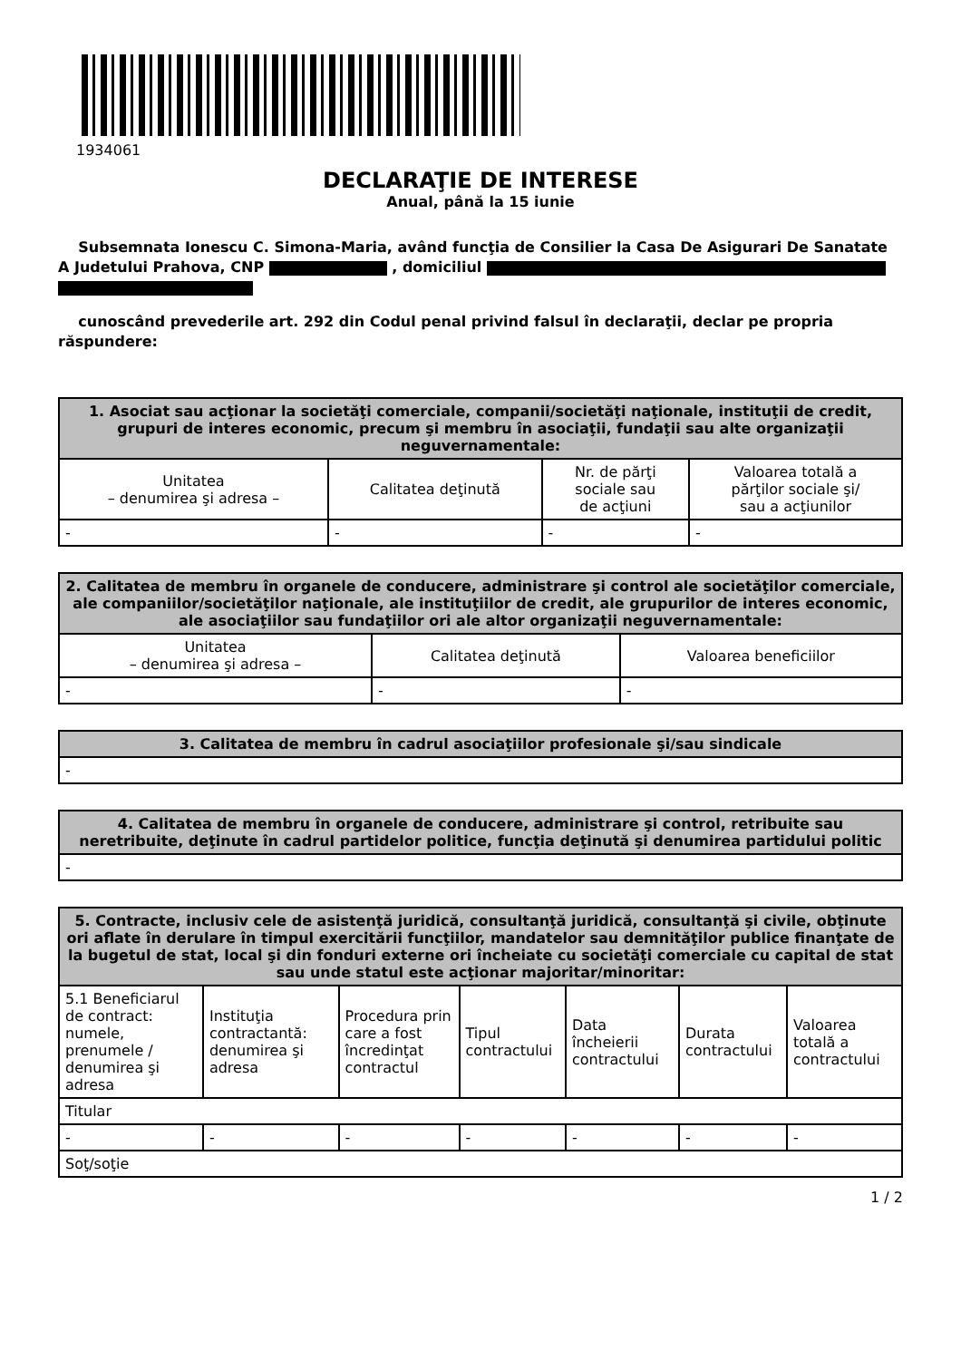1934061
DECLARAŢIE DE INTERESE
Anual, până la 15 iunie
Subsemnata Ionescu C. Simona-Maria, având funcţia de Consilier la Casa De Asigurari De Sanatate A Judetului Prahova, CNP , domiciliul
cunoscând prevederile art. 292 din Codul penal privind falsul în declaraţii, declar pe propria răspundere:
| 1. Asociat sau acţionar la societăţi comerciale, companii/societăţi naţionale, instituţii de credit, grupuri de interes economic, precum şi membru în asociaţii, fundaţii sau alte organizaţii neguvernamentale: | | | |
| --- | --- | --- | --- |
| Unitatea – denumirea şi adresa – | Calitatea deţinută | Nr. de părţi sociale sau de acţiuni | Valoarea totală a părţilor sociale şi/ sau a acţiunilor |
| - | - | - | - |
| 2. Calitatea de membru în organele de conducere, administrare şi control ale societăţilor comerciale, ale companiilor/societăţilor naţionale, ale instituţiilor de credit, ale grupurilor de interes economic, ale asociaţiilor sau fundaţiilor ori ale altor organizaţii neguvernamentale: | | |
| --- | --- | --- |
| Unitatea – denumirea şi adresa – | Calitatea deţinută | Valoarea beneficiilor |
| - | - | - |
| 3. Calitatea de membru în cadrul asociaţiilor profesionale şi/sau sindicale |
| --- |
| - |
| 4. Calitatea de membru în organele de conducere, administrare şi control, retribuite sau neretribuite, deţinute în cadrul partidelor politice, funcţia deţinută şi denumirea partidului politic |
| --- |
| - |
| 5. Contracte, inclusiv cele de asistenţă juridică, consultanţă juridică, consultanţă şi civile, obţinute ori aflate în derulare în timpul exercitării funcţiilor, mandatelor sau demnităţilor publice finanţate de la bugetul de stat, local şi din fonduri externe ori încheiate cu societăţi comerciale cu capital de stat sau unde statul este acţionar majoritar/minoritar: | | | | | | |
| --- | --- | --- | --- | --- | --- | --- |
| 5.1 Beneficiarul de contract: numele, prenumele / denumirea şi adresa | Instituţia contractantă: denumirea şi adresa | Procedura prin care a fost încredinţat contractul | Tipul contractului | Data încheierii contractului | Durata contractului | Valoarea totală a contractului |
| Titular | | | | | | |
| - | - | - | - | - | - | - |
| Soţ/soţie | | | | | | |
1 / 2